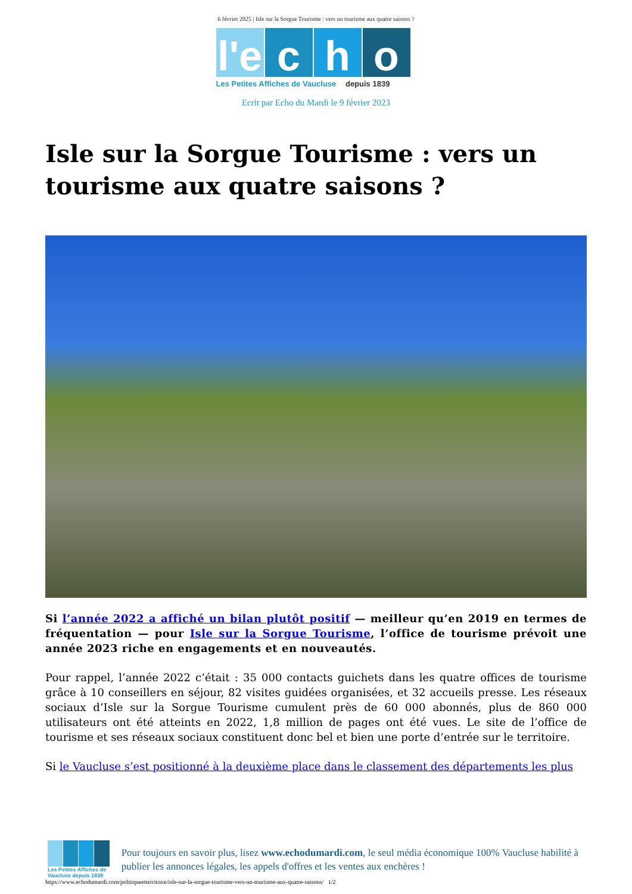6 février 2025 | Isle sur la Sorgue Tourisme : vers un tourisme aux quatre saisons ?
l'e
c h o
Les Petites Affiches de Vaucluse depuis 1839
Ecrit par Echo du Mardi le 9 février 2023
Isle sur la Sorgue Tourisme : vers un tourisme aux quatre saisons ?
Si l’année 2022 a affiché un bilan plutôt positif — meilleur qu’en 2019 en termes de fréquentation — pour Isle sur la Sorgue Tourisme, l’office de tourisme prévoit une année 2023 riche en engagements et en nouveautés.
Pour rappel, l’année 2022 c’était : 35 000 contacts guichets dans les quatre offices de tourisme grâce à 10 conseillers en séjour, 82 visites guidées organisées, et 32 accueils presse. Les réseaux sociaux d’Isle sur la Sorgue Tourisme cumulent près de 60 000 abonnés, plus de 860 000 utilisateurs ont été atteints en 2022, 1,8 million de pages ont été vues. Le site de l’office de tourisme et ses réseaux sociaux constituent donc bel et bien une porte d’entrée sur le territoire.
Si le Vaucluse s’est positionné à la deuxième place dans le classement des départements les plus
Les Petites Affiches de Vaucluse depuis 1839
Pour toujours en savoir plus, lisez www.echodumardi.com, le seul média économique 100% Vaucluse habilité à publier les annonces légales, les appels d'offres et les ventes aux enchères !
https://www.echodumardi.com/politiqueetterritoire/isle-sur-la-sorgue-tourisme-vers-un-tourisme-aux-quatre-saisons/ 1/2